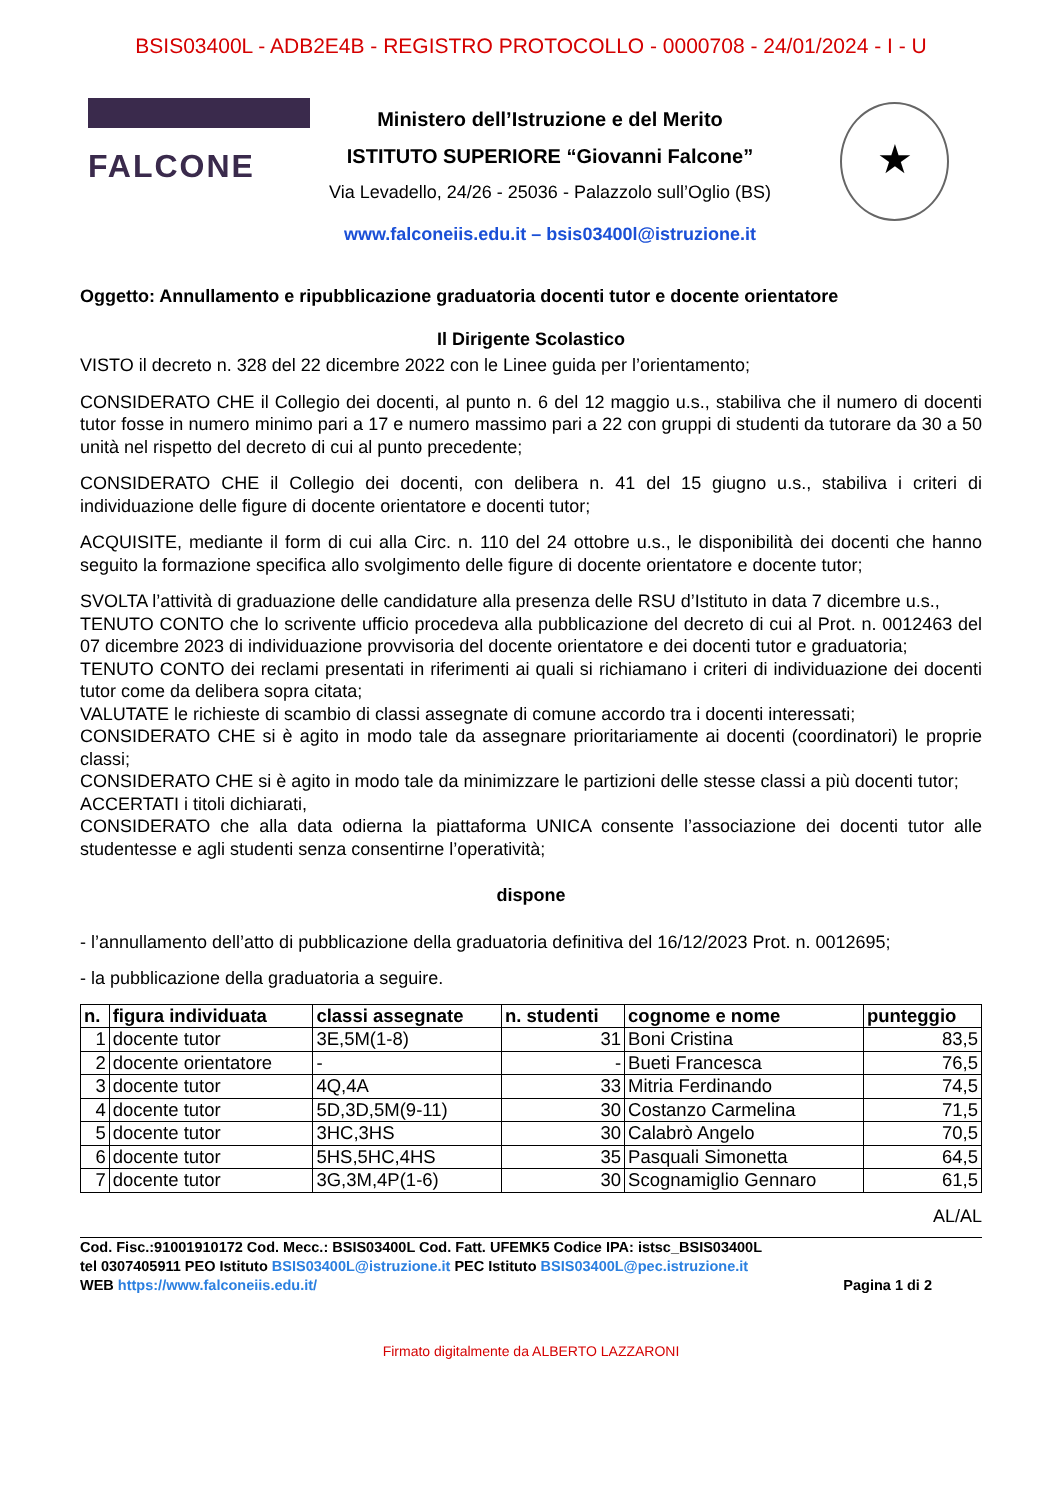BSIS03400L - ADB2E4B - REGISTRO PROTOCOLLO - 0000708 - 24/01/2024 - I - U
FALCONE
Ministero dell’Istruzione e del Merito
ISTITUTO SUPERIORE “Giovanni Falcone”
Via Levadello, 24/26 - 25036 - Palazzolo sull’Oglio (BS)
www.falconeiis.edu.it – bsis03400l@istruzione.it
★
Oggetto: Annullamento e ripubblicazione graduatoria docenti tutor e docente orientatore
Il Dirigente Scolastico
VISTO il decreto n. 328 del 22 dicembre 2022 con le Linee guida per l’orientamento;
CONSIDERATO CHE il Collegio dei docenti, al punto n. 6 del 12 maggio u.s., stabiliva che il numero di docenti tutor fosse in numero minimo pari a 17 e numero massimo pari a 22 con gruppi di studenti da tutorare da 30 a 50 unità nel rispetto del decreto di cui al punto precedente;
CONSIDERATO CHE il Collegio dei docenti, con delibera n. 41 del 15 giugno u.s., stabiliva i criteri di individuazione delle figure di docente orientatore e docenti tutor;
ACQUISITE, mediante il form di cui alla Circ. n. 110 del 24 ottobre u.s., le disponibilità dei docenti che hanno seguito la formazione specifica allo svolgimento delle figure di docente orientatore e docente tutor;
SVOLTA l’attività di graduazione delle candidature alla presenza delle RSU d’Istituto in data 7 dicembre u.s.,
TENUTO CONTO che lo scrivente ufficio procedeva alla pubblicazione del decreto di cui al Prot. n. 0012463 del 07 dicembre 2023 di individuazione provvisoria del docente orientatore e dei docenti tutor e graduatoria;
TENUTO CONTO dei reclami presentati in riferimenti ai quali si richiamano i criteri di individuazione dei docenti tutor come da delibera sopra citata;
VALUTATE le richieste di scambio di classi assegnate di comune accordo tra i docenti interessati;
CONSIDERATO CHE si è agito in modo tale da assegnare prioritariamente ai docenti (coordinatori) le proprie classi;
CONSIDERATO CHE si è agito in modo tale da minimizzare le partizioni delle stesse classi a più docenti tutor;
ACCERTATI i titoli dichiarati,
CONSIDERATO che alla data odierna la piattaforma UNICA consente l’associazione dei docenti tutor alle studentesse e agli studenti senza consentirne l’operatività;
dispone
- l’annullamento dell’atto di pubblicazione della graduatoria definitiva del 16/12/2023 Prot. n. 0012695;
- la pubblicazione della graduatoria a seguire.
| n. | figura individuata | classi assegnate | n. studenti | cognome e nome | punteggio |
| --- | --- | --- | --- | --- | --- |
| 1 | docente tutor | 3E,5M(1-8) | 31 | Boni Cristina | 83,5 |
| 2 | docente orientatore | - | - | Bueti Francesca | 76,5 |
| 3 | docente tutor | 4Q,4A | 33 | Mitria Ferdinando | 74,5 |
| 4 | docente tutor | 5D,3D,5M(9-11) | 30 | Costanzo Carmelina | 71,5 |
| 5 | docente tutor | 3HC,3HS | 30 | Calabrò Angelo | 70,5 |
| 6 | docente tutor | 5HS,5HC,4HS | 35 | Pasquali Simonetta | 64,5 |
| 7 | docente tutor | 3G,3M,4P(1-6) | 30 | Scognamiglio Gennaro | 61,5 |
AL/AL
Cod. Fisc.:91001910172 Cod. Mecc.: BSIS03400L Cod. Fatt. UFEMK5 Codice IPA: istsc_BSIS03400L
tel 0307405911 PEO Istituto BSIS03400L@istruzione.it PEC Istituto BSIS03400L@pec.istruzione.it
WEB https://www.falconeiis.edu.it/ Pagina 1 di 2
Firmato digitalmente da ALBERTO LAZZARONI